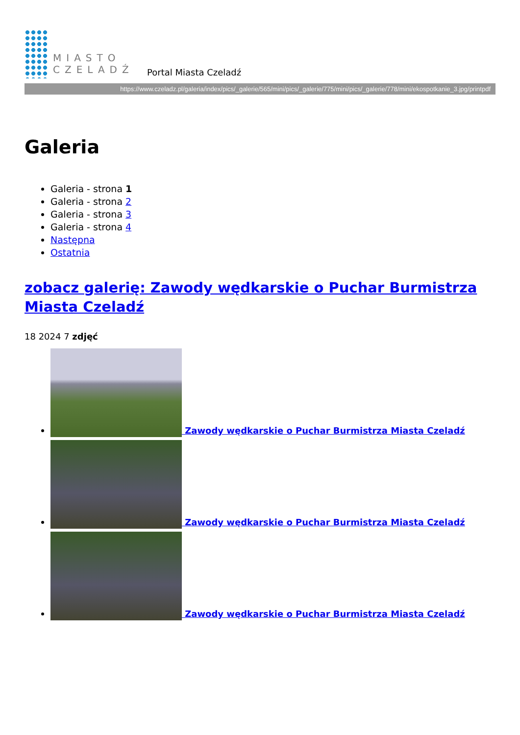MIASTO
CZELADŹ
Portal Miasta Czeladź
https://www.czeladz.pl/galeria/index/pics/_galerie/565/mini/pics/_galerie/775/mini/pics/_galerie/778/mini/ekospotkanie_3.jpg/printpdf
Galeria
Galeria - strona 1
Galeria - strona 2
Galeria - strona 3
Galeria - strona 4
Następna
Ostatnia
zobacz galerię: Zawody wędkarskie o Puchar Burmistrza Miasta Czeladź
18 2024 7 zdjęć
Zawody wędkarskie o Puchar Burmistrza Miasta Czeladź
Zawody wędkarskie o Puchar Burmistrza Miasta Czeladź
Zawody wędkarskie o Puchar Burmistrza Miasta Czeladź